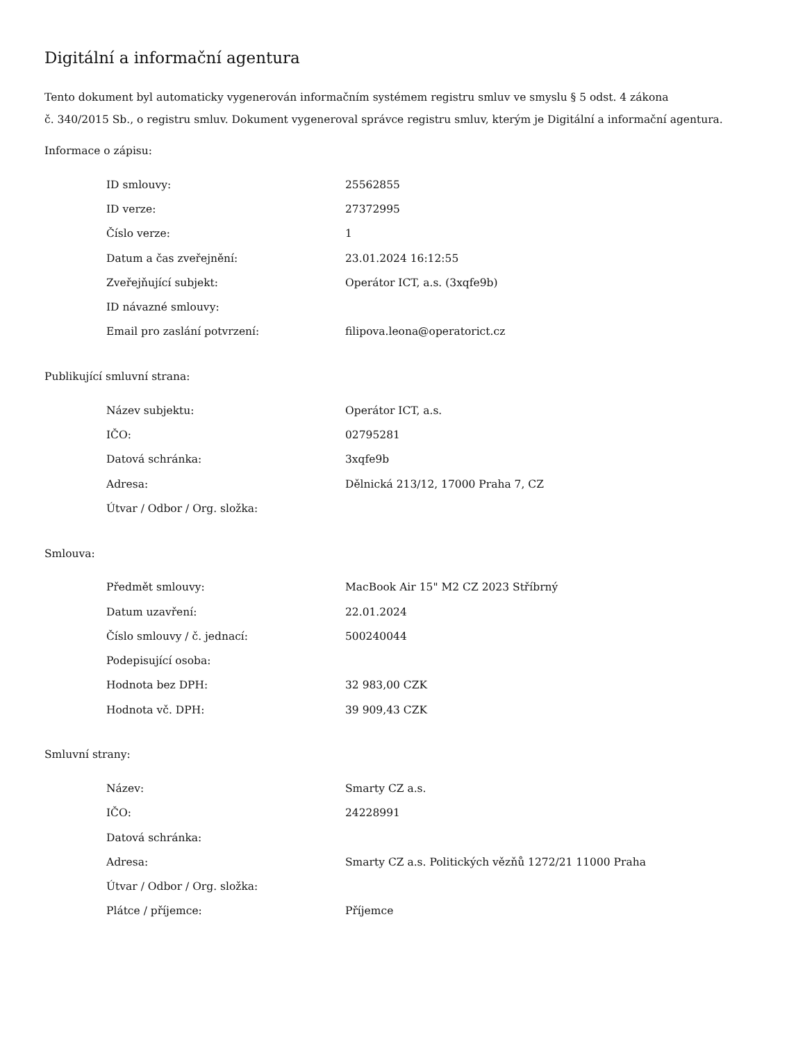Digitální a informační agentura
Tento dokument byl automaticky vygenerován informačním systémem registru smluv ve smyslu § 5 odst. 4 zákona
č. 340/2015 Sb., o registru smluv. Dokument vygeneroval správce registru smluv, kterým je Digitální a informační agentura.
Informace o zápisu:
| ID smlouvy: | 25562855 |
| ID verze: | 27372995 |
| Číslo verze: | 1 |
| Datum a čas zveřejnění: | 23.01.2024 16:12:55 |
| Zveřejňující subjekt: | Operátor ICT, a.s. (3xqfe9b) |
| ID návazné smlouvy: | |
| Email pro zaslání potvrzení: | filipova.leona@operatorict.cz |
Publikující smluvní strana:
| Název subjektu: | Operátor ICT, a.s. |
| IČO: | 02795281 |
| Datová schránka: | 3xqfe9b |
| Adresa: | Dělnická 213/12, 17000 Praha 7, CZ |
| Útvar / Odbor / Org. složka: | |
Smlouva:
| Předmět smlouvy: | MacBook Air 15" M2 CZ 2023 Stříbrný |
| Datum uzavření: | 22.01.2024 |
| Číslo smlouvy / č. jednací: | 500240044 |
| Podepisující osoba: | |
| Hodnota bez DPH: | 32 983,00 CZK |
| Hodnota vč. DPH: | 39 909,43 CZK |
Smluvní strany:
| Název: | Smarty CZ a.s. |
| IČO: | 24228991 |
| Datová schránka: | |
| Adresa: | Smarty CZ a.s. Politických vězňů 1272/21 11000 Praha |
| Útvar / Odbor / Org. složka: | |
| Plátce / příjemce: | Příjemce |